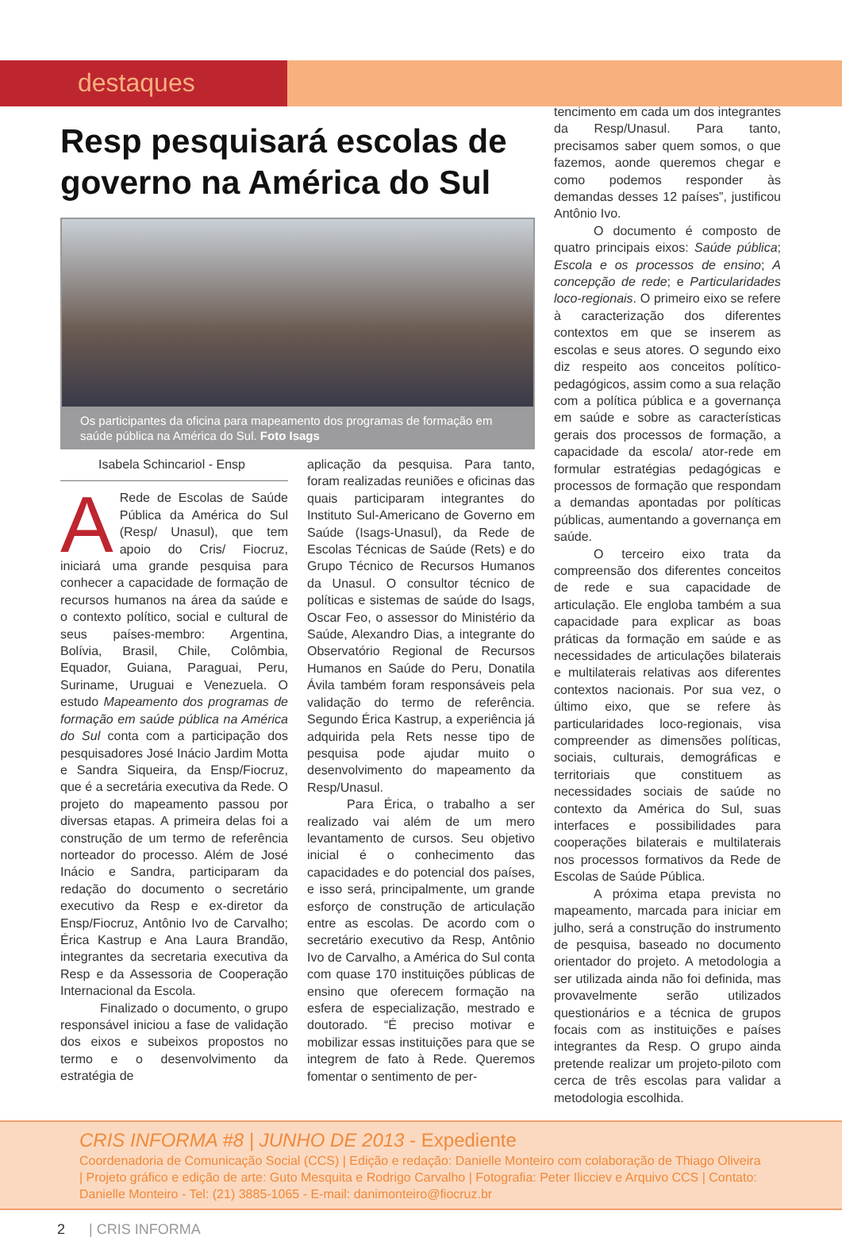destaques
Resp pesquisará escolas de governo na América do Sul
Os participantes da oficina para mapeamento dos programas de formação em saúde pública na América do Sul. Foto Isags
Isabela Schincariol - Ensp
ARede de Escolas de Saúde Pública da América do Sul (Resp/ Unasul), que tem apoio do Cris/ Fiocruz, iniciará uma grande pesquisa para conhecer a capacidade de formação de recursos humanos na área da saúde e o contexto político, social e cultural de seus países-membro: Argentina, Bolívia, Brasil, Chile, Colômbia, Equador, Guiana, Paraguai, Peru, Suriname, Uruguai e Venezuela. O estudo Mapeamento dos programas de formação em saúde pública na América do Sul conta com a participação dos pesquisadores José Inácio Jardim Motta e Sandra Siqueira, da Ensp/Fiocruz, que é a secretária executiva da Rede. O projeto do mapeamento passou por diversas etapas. A primeira delas foi a construção de um termo de referência norteador do processo. Além de José Inácio e Sandra, participaram da redação do documento o secretário executivo da Resp e ex-diretor da Ensp/Fiocruz, Antônio Ivo de Carvalho; Érica Kastrup e Ana Laura Brandão, integrantes da secretaria executiva da Resp e da Assessoria de Cooperação Internacional da Escola.
Finalizado o documento, o grupo responsável iniciou a fase de validação dos eixos e subeixos propostos no termo e o desenvolvimento da estratégia de
aplicação da pesquisa. Para tanto, foram realizadas reuniões e oficinas das quais participaram integrantes do Instituto Sul-Americano de Governo em Saúde (Isags-Unasul), da Rede de Escolas Técnicas de Saúde (Rets) e do Grupo Técnico de Recursos Humanos da Unasul. O consultor técnico de políticas e sistemas de saúde do Isags, Oscar Feo, o assessor do Ministério da Saúde, Alexandro Dias, a integrante do Observatório Regional de Recursos Humanos en Saúde do Peru, Donatila Ávila também foram responsáveis pela validação do termo de referência. Segundo Érica Kastrup, a experiência já adquirida pela Rets nesse tipo de pesquisa pode ajudar muito o desenvolvimento do mapeamento da Resp/Unasul.
Para Érica, o trabalho a ser realizado vai além de um mero levantamento de cursos. Seu objetivo inicial é o conhecimento das capacidades e do potencial dos países, e isso será, principalmente, um grande esforço de construção de articulação entre as escolas. De acordo com o secretário executivo da Resp, Antônio Ivo de Carvalho, a América do Sul conta com quase 170 instituições públicas de ensino que oferecem formação na esfera de especialização, mestrado e doutorado. “É preciso motivar e mobilizar essas instituições para que se integrem de fato à Rede. Queremos fomentar o sentimento de per-
tencimento em cada um dos integrantes da Resp/Unasul. Para tanto, precisamos saber quem somos, o que fazemos, aonde queremos chegar e como podemos responder às demandas desses 12 países”, justificou Antônio Ivo.
O documento é composto de quatro principais eixos: Saúde pública; Escola e os processos de ensino; A concepção de rede; e Particularidades loco-regionais. O primeiro eixo se refere à caracterização dos diferentes contextos em que se inserem as escolas e seus atores. O segundo eixo diz respeito aos conceitos político-pedagógicos, assim como a sua relação com a política pública e a governança em saúde e sobre as características gerais dos processos de formação, a capacidade da escola/ ator-rede em formular estratégias pedagógicas e processos de formação que respondam a demandas apontadas por políticas públicas, aumentando a governança em saúde.
O terceiro eixo trata da compreensão dos diferentes conceitos de rede e sua capacidade de articulação. Ele engloba também a sua capacidade para explicar as boas práticas da formação em saúde e as necessidades de articulações bilaterais e multilaterais relativas aos diferentes contextos nacionais. Por sua vez, o último eixo, que se refere às particularidades loco-regionais, visa compreender as dimensões políticas, sociais, culturais, demográficas e territoriais que constituem as necessidades sociais de saúde no contexto da América do Sul, suas interfaces e possibilidades para cooperações bilaterais e multilaterais nos processos formativos da Rede de Escolas de Saúde Pública.
A próxima etapa prevista no mapeamento, marcada para iniciar em julho, será a construção do instrumento de pesquisa, baseado no documento orientador do projeto. A metodologia a ser utilizada ainda não foi definida, mas provavelmente serão utilizados questionários e a técnica de grupos focais com as instituições e países integrantes da Resp. O grupo ainda pretende realizar um projeto-piloto com cerca de três escolas para validar a metodologia escolhida.
CRIS INFORMA #8 | JUNHO DE 2013 - Expediente
Coordenadoria de Comunicação Social (CCS) | Edição e redação: Danielle Monteiro com colaboração de Thiago Oliveira | Projeto gráfico e edição de arte: Guto Mesquita e Rodrigo Carvalho | Fotografia: Peter Ilicciev e Arquivo CCS | Contato: Danielle Monteiro - Tel: (21) 3885-1065 - E-mail: danimonteiro@fiocruz.br
2 | CRIS INFORMA